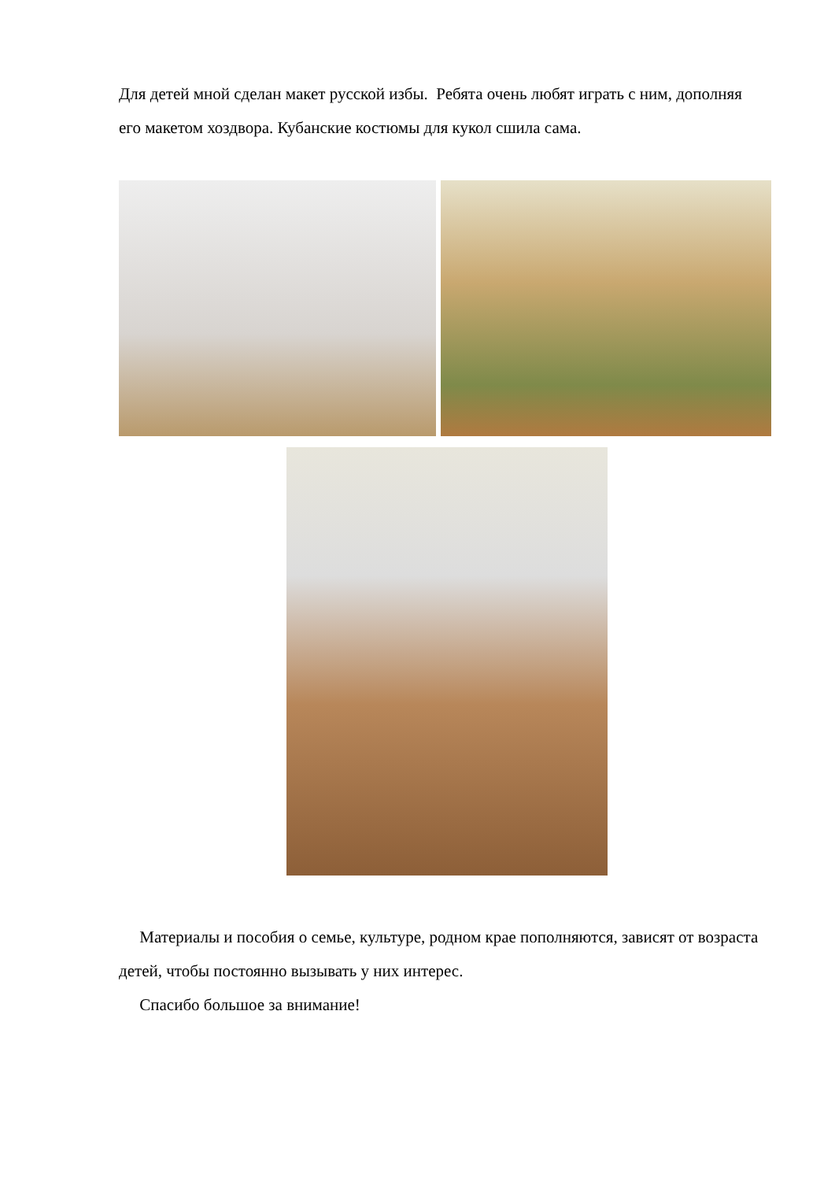Для детей мной сделан макет русской избы. Ребята очень любят играть с ним, дополняя его макетом хоздвора. Кубанские костюмы для кукол сшила сама.
Материалы и пособия о семье, культуре, родном крае пополняются, зависят от возраста детей, чтобы постоянно вызывать у них интерес.
Спасибо большое за внимание!